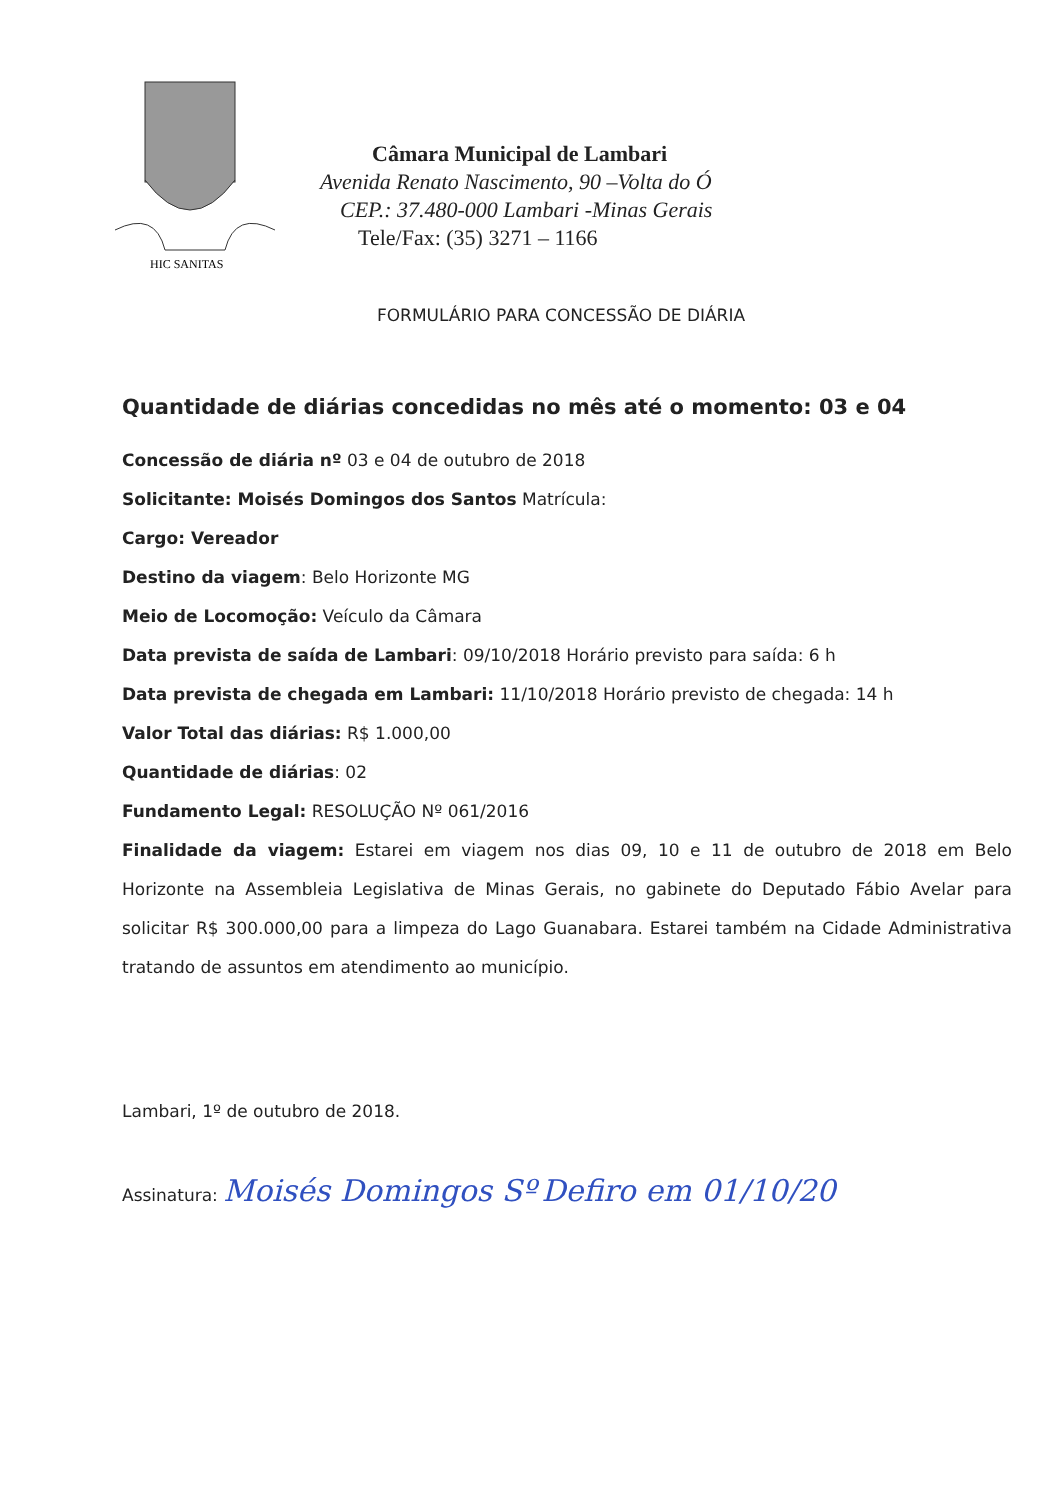HIC SANITAS
Câmara Municipal de Lambari
Avenida Renato Nascimento, 90 –Volta do Ó
CEP.: 37.480-000 Lambari -Minas Gerais
Tele/Fax: (35) 3271 – 1166
FORMULÁRIO PARA CONCESSÃO DE DIÁRIA
Quantidade de diárias concedidas no mês até o momento: 03 e 04
Concessão de diária nº 03 e 04 de outubro de 2018
Solicitante: Moisés Domingos dos Santos Matrícula:
Cargo: Vereador
Destino da viagem: Belo Horizonte MG
Meio de Locomoção: Veículo da Câmara
Data prevista de saída de Lambari: 09/10/2018 Horário previsto para saída: 6 h
Data prevista de chegada em Lambari: 11/10/2018 Horário previsto de chegada: 14 h
Valor Total das diárias: R$ 1.000,00
Quantidade de diárias: 02
Fundamento Legal: RESOLUÇÃO Nº 061/2016
Finalidade da viagem: Estarei em viagem nos dias 09, 10 e 11 de outubro de 2018 em Belo Horizonte na Assembleia Legislativa de Minas Gerais, no gabinete do Deputado Fábio Avelar para solicitar R$ 300.000,00 para a limpeza do Lago Guanabara. Estarei também na Cidade Administrativa tratando de assuntos em atendimento ao município.
Lambari, 1º de outubro de 2018.
Assinatura: Moisés Domingos Sº Defiro em 01/10/20